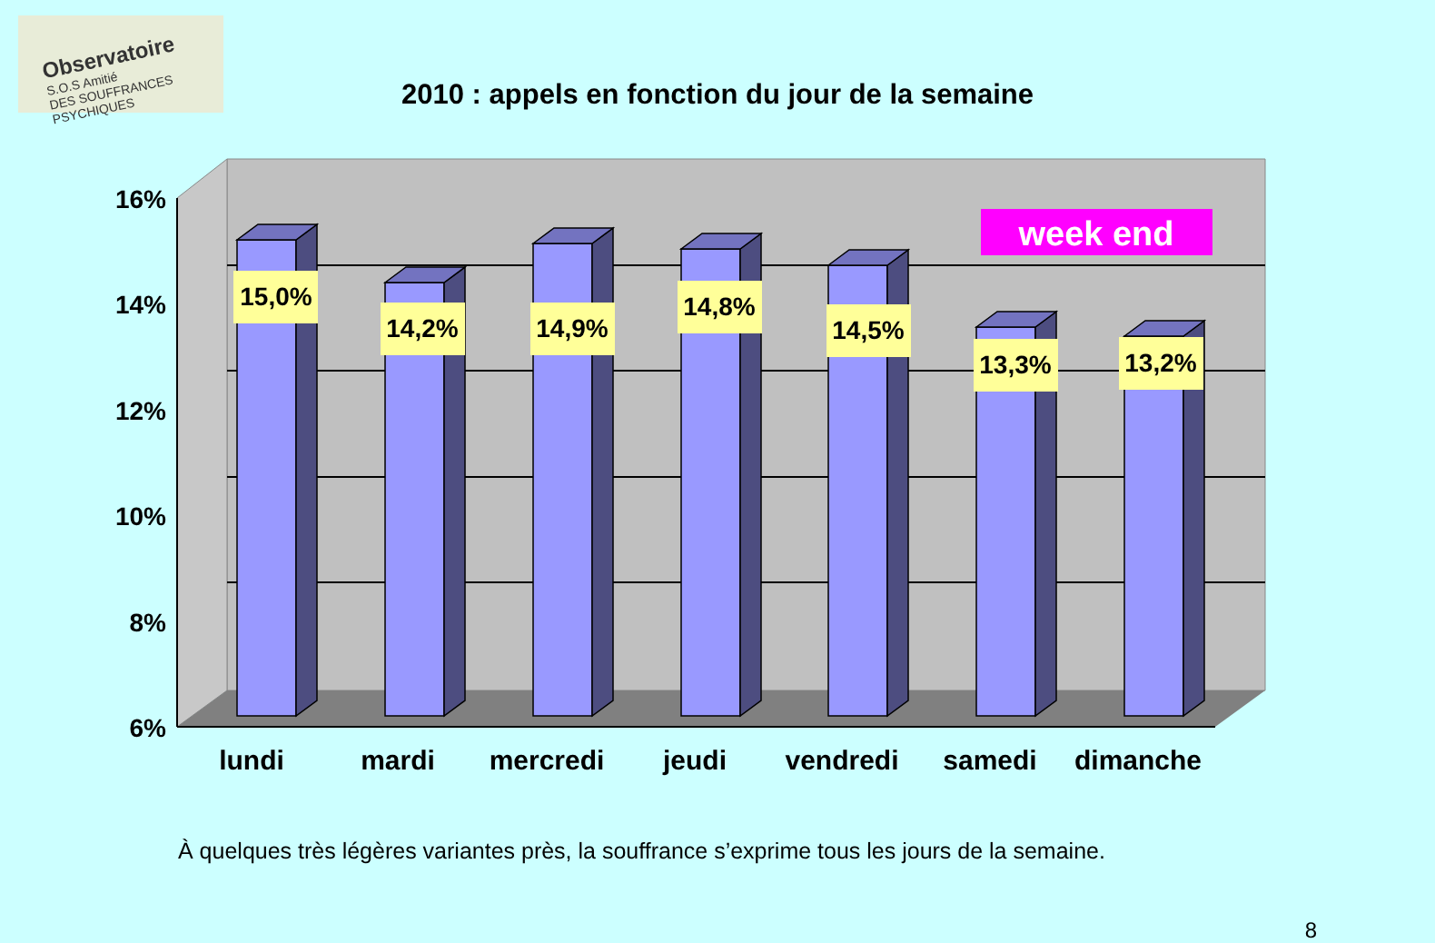Observatoire
S.O.S Amitié
DES SOUFFRANCES PSYCHIQUES
2010 : appels en fonction du jour de la semaine
16%
14%
12%
10%
8%
6%
15,0%
14,2%
14,9%
14,8%
14,5%
13,3%
13,2%
week end
lundi
mardi
mercredi
jeudi
vendredi
samedi
dimanche
À quelques très légères variantes près, la souffrance s’exprime tous les jours de la semaine.
8